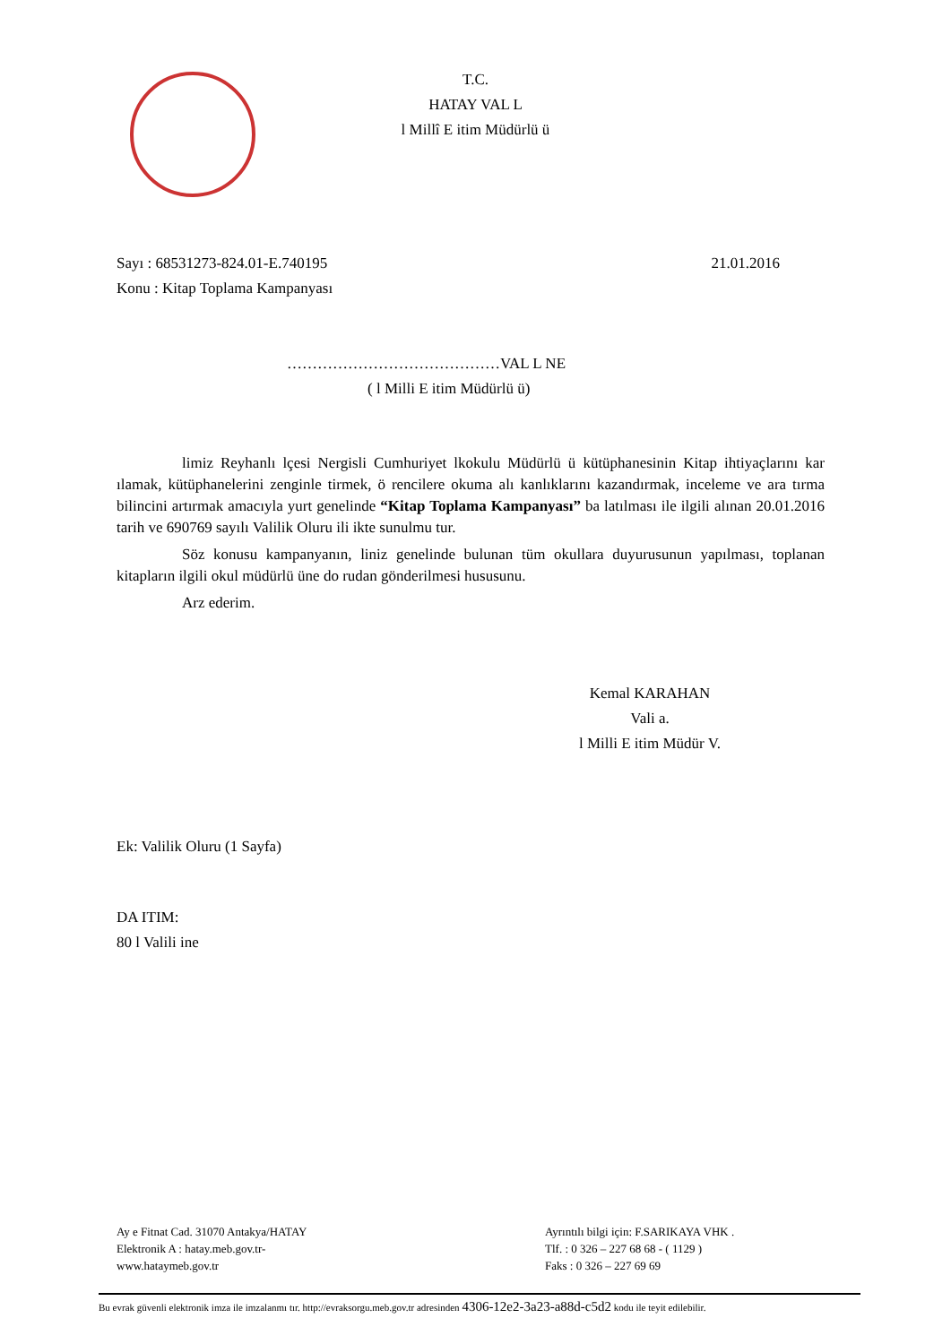T.C.
HATAY VAL L
l Millî E itim Müdürlü ü
Sayı : 68531273-824.01-E.740195 21.01.2016
Konu : Kitap Toplama Kampanyası
……………………………………VAL L NE
( l Milli E itim Müdürlü ü)
limiz Reyhanlı lçesi Nergisli Cumhuriyet lkokulu Müdürlü ü kütüphanesinin Kitap ihtiyaçlarını kar ılamak, kütüphanelerini zenginle tirmek, ö rencilere okuma alı kanlıklarını kazandırmak, inceleme ve ara tırma bilincini artırmak amacıyla yurt genelinde “Kitap Toplama Kampanyası” ba latılması ile ilgili alınan 20.01.2016 tarih ve 690769 sayılı Valilik Oluru ili ikte sunulmu tur.
Söz konusu kampanyanın, liniz genelinde bulunan tüm okullara duyurusunun yapılması, toplanan kitapların ilgili okul müdürlü üne do rudan gönderilmesi hususunu.
Arz ederim.
Kemal KARAHAN
Vali a.
l Milli E itim Müdür V.
Ek: Valilik Oluru (1 Sayfa)
DA ITIM:
80 l Valili ine
Ay e Fitnat Cad. 31070 Antakya/HATAY
Elektronik A : hatay.meb.gov.tr-
www.hataymeb.gov.tr
Ayrıntılı bilgi için: F.SARIKAYA VHK .
Tlf. : 0 326 – 227 68 68 - ( 1129 )
Faks : 0 326 – 227 69 69
Bu evrak güvenli elektronik imza ile imzalanmı tır. http://evraksorgu.meb.gov.tr adresinden 4306-12e2-3a23-a88d-c5d2 kodu ile teyit edilebilir.